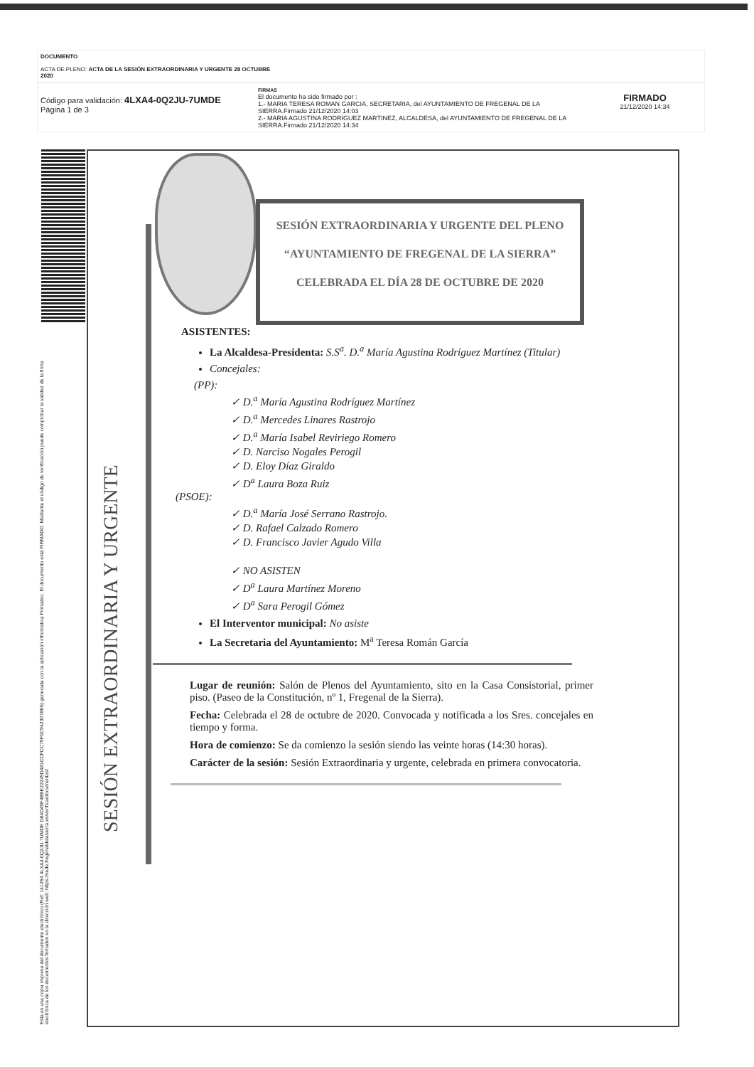DOCUMENTO
ACTA DE PLENO: ACTA DE LA SESIÓN EXTRAORDINARIA Y URGENTE 28 OCTUBRE 2020
Código para validación: 4LXA4-0Q2JU-7UMDE
Página 1 de 3
FIRMAS
El documento ha sido firmado por :
1.- MARIA TERESA ROMAN GARCIA, SECRETARIA, del AYUNTAMIENTO DE FREGENAL DE LA SIERRA.Firmado 21/12/2020 14:03
2.- MARIA AGUSTINA RODRÍGUEZ MARTINEZ, ALCALDESA, del AYUNTAMIENTO DE FREGENAL DE LA SIERRA.Firmado 21/12/2020 14:34
FIRMADO
21/12/2020 14:34
Esta es una copia impresa del documento electrónico (Ref: 141264 4LXA4-0Q2JU-7UMDE D84D45F4BBE22245D481CCFCC79F0C9423078E6) generada con la aplicación informática Firmadoc. El documento está FIRMADO. Mediante el código de verificación puede comprobar la validez de la firma electrónica de los documentos firmados en la dirección web: https://sede.fregenaldelasierra.es/verificardocumentos/
SESIÓN EXTRAORDINARIA Y URGENTE
SESIÓN EXTRAORDINARIA Y URGENTE DEL PLENO
“AYUNTAMIENTO DE FREGENAL DE LA SIERRA”
CELEBRADA EL DÍA 28 DE OCTUBRE DE 2020
ASISTENTES:
La Alcaldesa-Presidenta: S.S<sup>a</sup>. D.<sup>a</sup> María Agustina Rodríguez Martínez (Titular)
Concejales:
(PP):
✓ D.<sup>a</sup> María Agustina Rodríguez Martínez
✓ D.<sup>a</sup> Mercedes Linares Rastrojo
✓ D.<sup>a</sup> María Isabel Reviriego Romero
✓ D. Narciso Nogales Perogil
✓ D. Eloy Díaz Giraldo
✓ D<sup>a</sup> Laura Boza Ruiz
(PSOE):
✓ D.<sup>a</sup> María José Serrano Rastrojo.
✓ D. Rafael Calzado Romero
✓ D. Francisco Javier Agudo Villa
✓ NO ASISTEN
✓ D<sup>a</sup> Laura Martínez Moreno
✓ D<sup>a</sup> Sara Perogil Gómez
El Interventor municipal: No asiste
La Secretaria del Ayuntamiento: M<sup>a</sup> Teresa Román García
Lugar de reunión: Salón de Plenos del Ayuntamiento, sito en la Casa Consistorial, primer piso. (Paseo de la Constitución, nº 1, Fregenal de la Sierra).
Fecha: Celebrada el 28 de octubre de 2020. Convocada y notificada a los Sres. concejales en tiempo y forma.
Hora de comienzo: Se da comienzo la sesión siendo las veinte horas (14:30 horas).
Carácter de la sesión: Sesión Extraordinaria y urgente, celebrada en primera convocatoria.